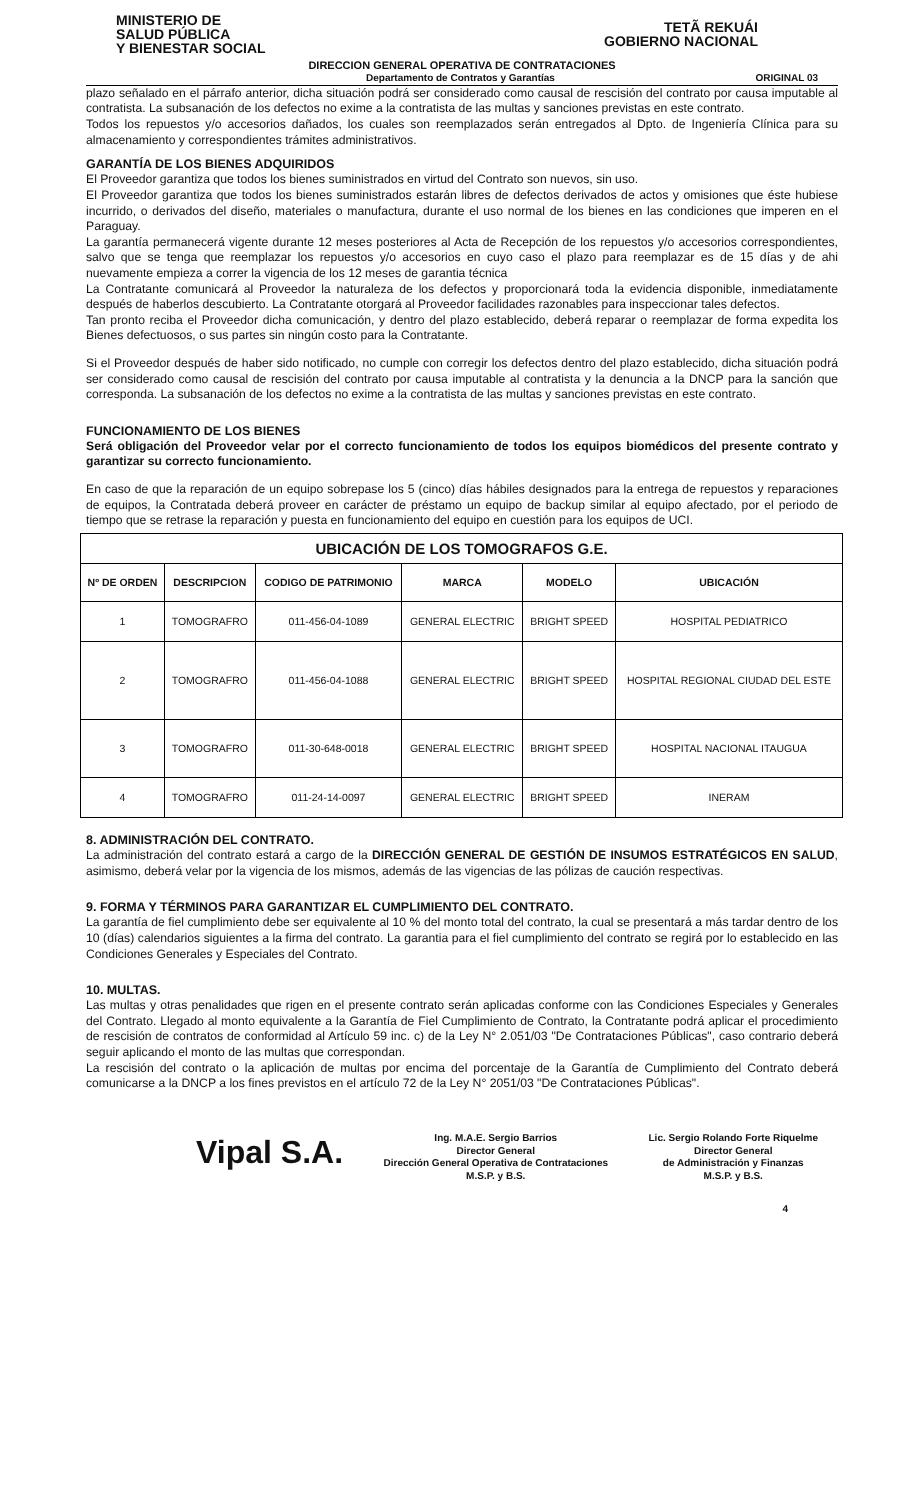MINISTERIO DE
SALUD PÚBLICA
Y BIENESTAR SOCIAL
TETÃ REKUÁI
GOBIERNO NACIONAL
DIRECCION GENERAL OPERATIVA DE CONTRATACIONES
Departamento de Contratos y Garantías ORIGINAL 03
plazo señalado en el párrafo anterior, dicha situación podrá ser considerado como causal de rescisión del contrato por causa imputable al contratista. La subsanación de los defectos no exime a la contratista de las multas y sanciones previstas en este contrato.
Todos los repuestos y/o accesorios dañados, los cuales son reemplazados serán entregados al Dpto. de Ingeniería Clínica para su almacenamiento y correspondientes trámites administrativos.
GARANTÍA DE LOS BIENES ADQUIRIDOS
El Proveedor garantiza que todos los bienes suministrados en virtud del Contrato son nuevos, sin uso.
El Proveedor garantiza que todos los bienes suministrados estarán libres de defectos derivados de actos y omisiones que éste hubiese incurrido, o derivados del diseño, materiales o manufactura, durante el uso normal de los bienes en las condiciones que imperen en el Paraguay.
La garantía permanecerá vigente durante 12 meses posteriores al Acta de Recepción de los repuestos y/o accesorios correspondientes, salvo que se tenga que reemplazar los repuestos y/o accesorios en cuyo caso el plazo para reemplazar es de 15 días y de ahi nuevamente empieza a correr la vigencia de los 12 meses de garantia técnica
La Contratante comunicará al Proveedor la naturaleza de los defectos y proporcionará toda la evidencia disponible, inmediatamente después de haberlos descubierto. La Contratante otorgará al Proveedor facilidades razonables para inspeccionar tales defectos.
Tan pronto reciba el Proveedor dicha comunicación, y dentro del plazo establecido, deberá reparar o reemplazar de forma expedita los Bienes defectuosos, o sus partes sin ningún costo para la Contratante.
Si el Proveedor después de haber sido notificado, no cumple con corregir los defectos dentro del plazo establecido, dicha situación podrá ser considerado como causal de rescisión del contrato por causa imputable al contratista y la denuncia a la DNCP para la sanción que corresponda. La subsanación de los defectos no exime a la contratista de las multas y sanciones previstas en este contrato.
FUNCIONAMIENTO DE LOS BIENES
Será obligación del Proveedor velar por el correcto funcionamiento de todos los equipos biomédicos del presente contrato y garantizar su correcto funcionamiento.
En caso de que la reparación de un equipo sobrepase los 5 (cinco) días hábiles designados para la entrega de repuestos y reparaciones de equipos, la Contratada deberá proveer en carácter de préstamo un equipo de backup similar al equipo afectado, por el periodo de tiempo que se retrase la reparación y puesta en funcionamiento del equipo en cuestión para los equipos de UCI.
| UBICACIÓN DE LOS TOMOGRAFOS G.E. | | | | | |
| --- | --- | --- | --- | --- | --- |
| Nº DE ORDEN | DESCRIPCION | CODIGO DE PATRIMONIO | MARCA | MODELO | UBICACIÓN |
| 1 | TOMOGRAFRO | 011-456-04-1089 | GENERAL ELECTRIC | BRIGHT SPEED | HOSPITAL PEDIATRICO |
| 2 | TOMOGRAFRO | 011-456-04-1088 | GENERAL ELECTRIC | BRIGHT SPEED | HOSPITAL REGIONAL CIUDAD DEL ESTE |
| 3 | TOMOGRAFRO | 011-30-648-0018 | GENERAL ELECTRIC | BRIGHT SPEED | HOSPITAL NACIONAL ITAUGUA |
| 4 | TOMOGRAFRO | 011-24-14-0097 | GENERAL ELECTRIC | BRIGHT SPEED | INERAM |
8. ADMINISTRACIÓN DEL CONTRATO.
La administración del contrato estará a cargo de la DIRECCIÓN GENERAL DE GESTIÓN DE INSUMOS ESTRATÉGICOS EN SALUD, asimismo, deberá velar por la vigencia de los mismos, además de las vigencias de las pólizas de caución respectivas.
9. FORMA Y TÉRMINOS PARA GARANTIZAR EL CUMPLIMIENTO DEL CONTRATO.
La garantía de fiel cumplimiento debe ser equivalente al 10 % del monto total del contrato, la cual se presentará a más tardar dentro de los 10 (días) calendarios siguientes a la firma del contrato. La garantia para el fiel cumplimiento del contrato se regirá por lo establecido en las Condiciones Generales y Especiales del Contrato.
10. MULTAS.
Las multas y otras penalidades que rigen en el presente contrato serán aplicadas conforme con las Condiciones Especiales y Generales del Contrato. Llegado al monto equivalente a la Garantía de Fiel Cumplimiento de Contrato, la Contratante podrá aplicar el procedimiento de rescisión de contratos de conformidad al Artículo 59 inc. c) de la Ley N° 2.051/03 "De Contrataciones Públicas", caso contrario deberá seguir aplicando el monto de las multas que correspondan.
La rescisión del contrato o la aplicación de multas por encima del porcentaje de la Garantía de Cumplimiento del Contrato deberá comunicarse a la DNCP a los fines previstos en el artículo 72 de la Ley N° 2051/03 "De Contrataciones Públicas".
Vipal S.A.
Ing. M.A.E. Sergio Barrios
Director General
Dirección General Operativa de Contrataciones
M.S.P. y B.S.
Lic. Sergio Rolando Forte Riquelme
Director General
de Administración y Finanzas
M.S.P. y B.S.
4